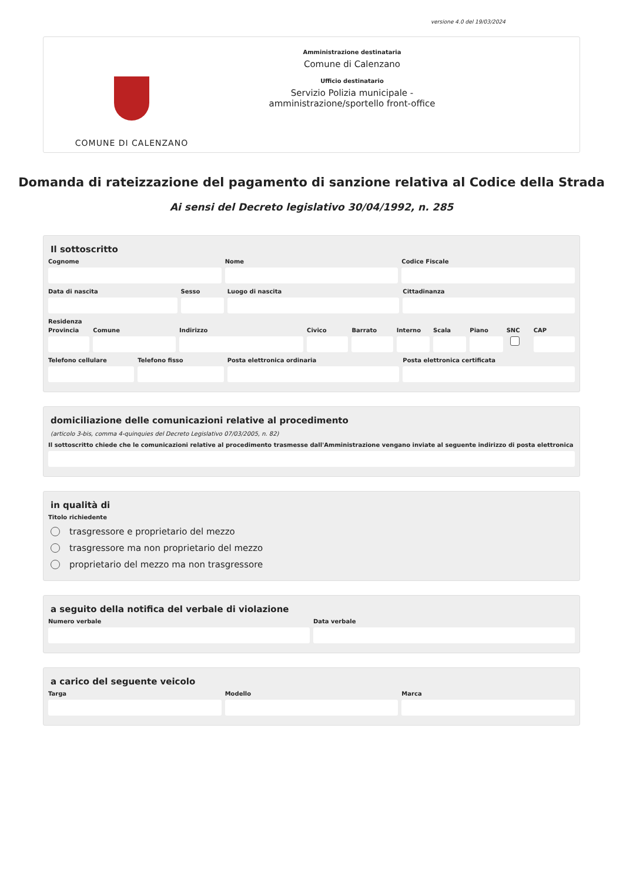versione 4.0 del 19/03/2024
COMUNE DI CALENZANO
Amministrazione destinataria
Comune di Calenzano
Ufficio destinatario
Servizio Polizia municipale -
amministrazione/sportello front-office
Domanda di rateizzazione del pagamento di sanzione relativa al Codice della Strada
Ai sensi del Decreto legislativo 30/04/1992, n. 285
Il sottoscritto
Cognome Nome Codice Fiscale
Data di nascita Sesso Luogo di nascita Cittadinanza
Residenza
Provincia Comune Indirizzo Civico Barrato Interno Scala Piano SNC CAP
Telefono cellulare Telefono fisso Posta elettronica ordinaria Posta elettronica certificata
domiciliazione delle comunicazioni relative al procedimento
(articolo 3-bis, comma 4-quinquies del Decreto Legislativo 07/03/2005, n. 82)
Il sottoscritto chiede che le comunicazioni relative al procedimento trasmesse dall'Amministrazione vengano inviate al seguente indirizzo di posta elettronica
in qualità di
Titolo richiedente
trasgressore e proprietario del mezzo
trasgressore ma non proprietario del mezzo
proprietario del mezzo ma non trasgressore
a seguito della notifica del verbale di violazione
Numero verbale Data verbale
a carico del seguente veicolo
Targa Modello Marca